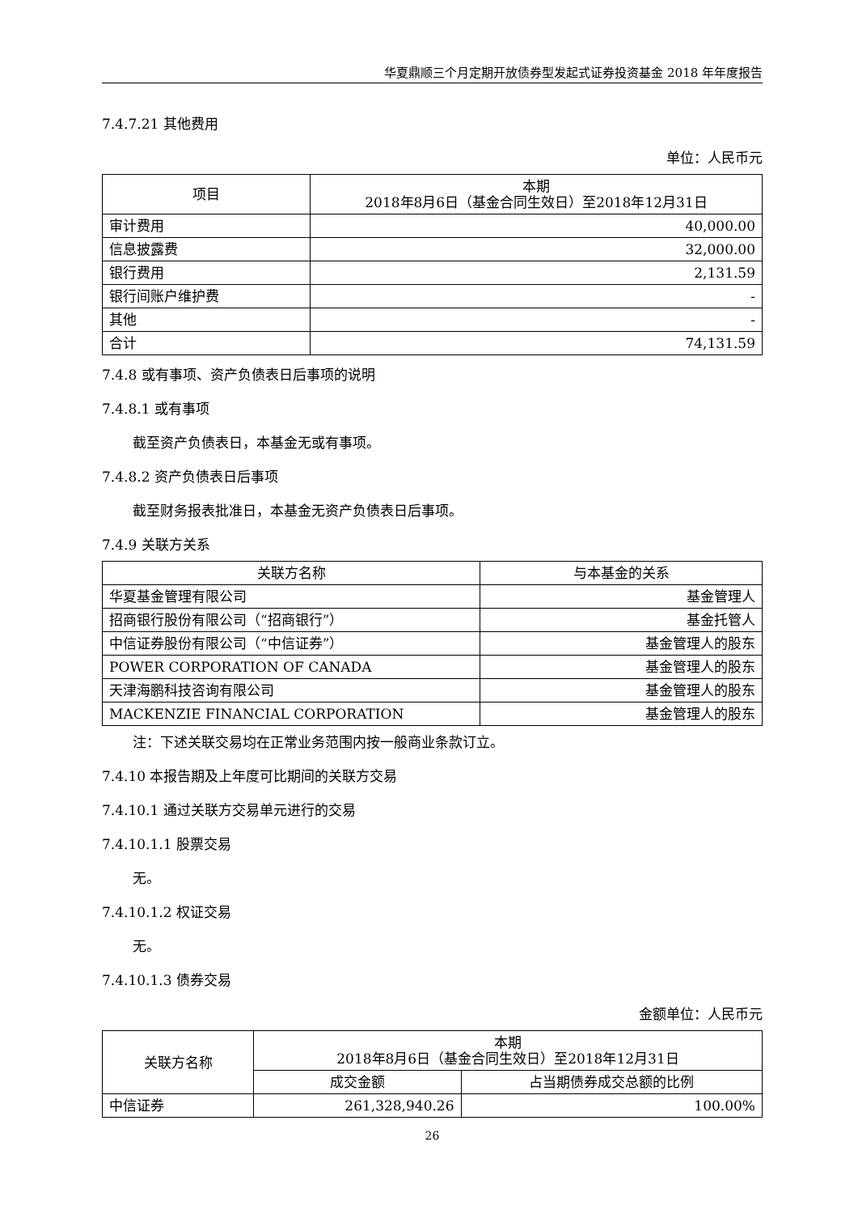华夏鼎顺三个月定期开放债券型发起式证券投资基金 2018 年年度报告
7.4.7.21 其他费用
单位：人民币元
| 项目 | 本期 2018年8月6日（基金合同生效日）至2018年12月31日 |
| --- | --- |
| 审计费用 | 40,000.00 |
| 信息披露费 | 32,000.00 |
| 银行费用 | 2,131.59 |
| 银行间账户维护费 | - |
| 其他 | - |
| 合计 | 74,131.59 |
7.4.8 或有事项、资产负债表日后事项的说明
7.4.8.1 或有事项
截至资产负债表日，本基金无或有事项。
7.4.8.2 资产负债表日后事项
截至财务报表批准日，本基金无资产负债表日后事项。
7.4.9 关联方关系
| 关联方名称 | 与本基金的关系 |
| --- | --- |
| 华夏基金管理有限公司 | 基金管理人 |
| 招商银行股份有限公司（“招商银行”） | 基金托管人 |
| 中信证券股份有限公司（“中信证券”） | 基金管理人的股东 |
| POWER CORPORATION OF CANADA | 基金管理人的股东 |
| 天津海鹏科技咨询有限公司 | 基金管理人的股东 |
| MACKENZIE FINANCIAL CORPORATION | 基金管理人的股东 |
注：下述关联交易均在正常业务范围内按一般商业条款订立。
7.4.10 本报告期及上年度可比期间的关联方交易
7.4.10.1 通过关联方交易单元进行的交易
7.4.10.1.1 股票交易
无。
7.4.10.1.2 权证交易
无。
7.4.10.1.3 债券交易
金额单位：人民币元
| 关联方名称 | 本期 2018年8月6日（基金合同生效日）至2018年12月31日 | |
| --- | --- | --- |
| | 成交金额 | 占当期债券成交总额的比例 |
| 中信证券 | 261,328,940.26 | 100.00% |
26